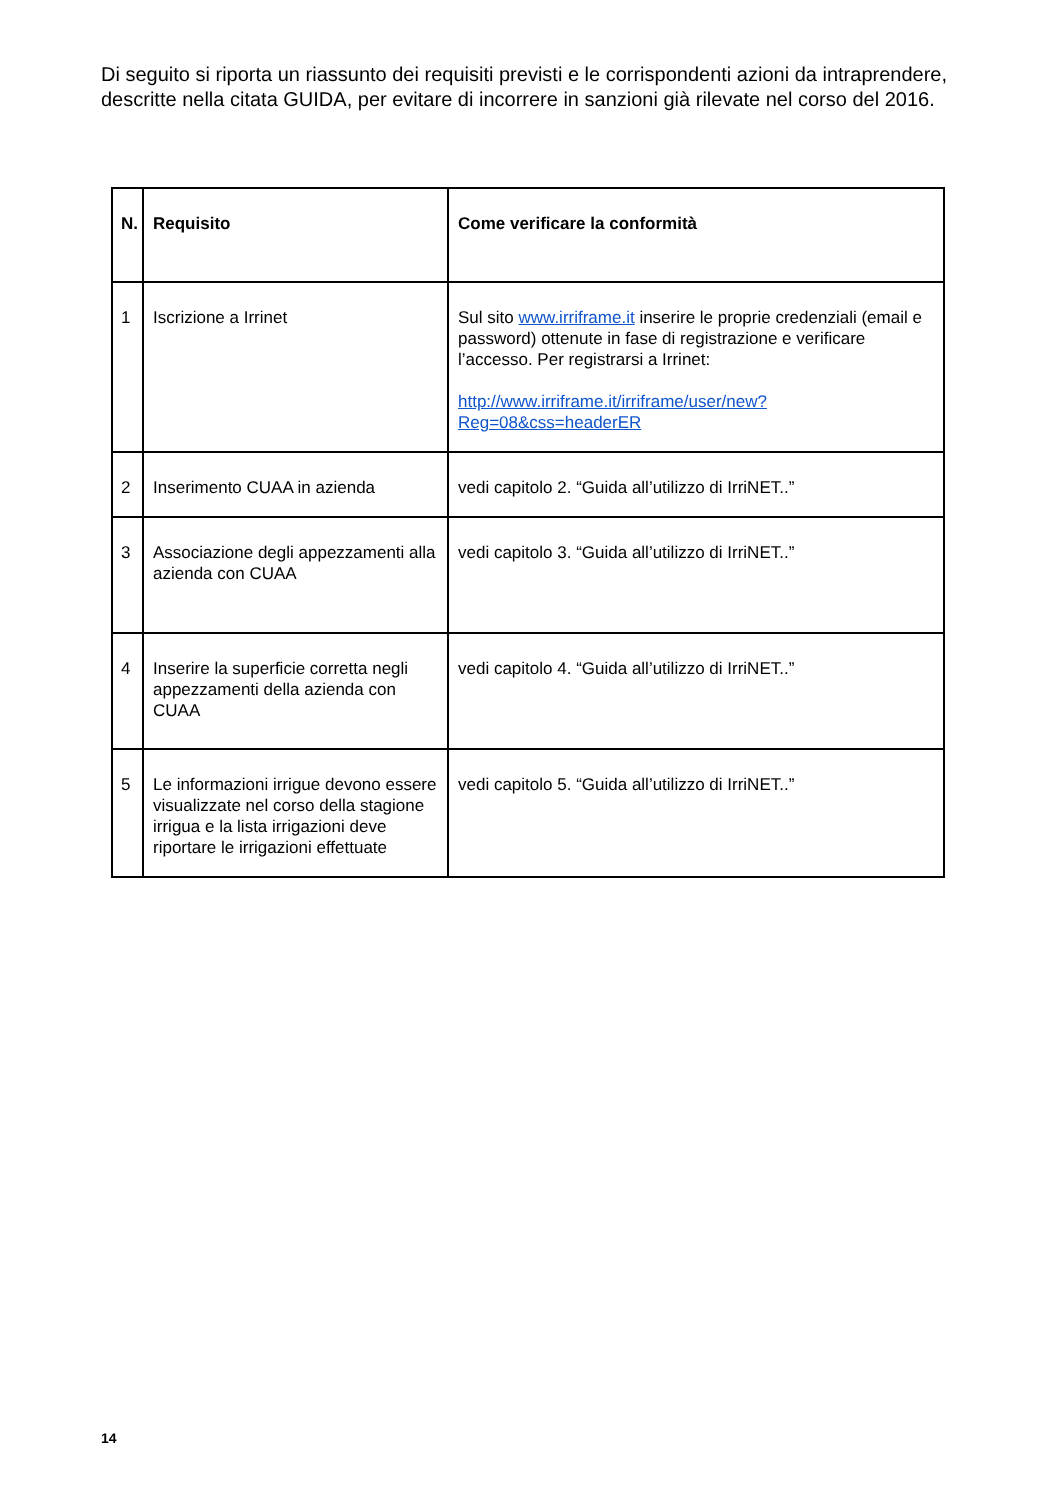Di seguito si riporta un riassunto dei requisiti previsti e le corrispondenti azioni da intraprendere, descritte nella citata GUIDA, per evitare di incorrere in sanzioni già rilevate nel corso del 2016.
| N. | Requisito | Come verificare la conformità |
| --- | --- | --- |
| 1 | Iscrizione a Irrinet | Sul sito www.irriframe.it inserire le proprie credenziali (email e password) ottenute in fase di registrazione e verificare l’accesso. Per registrarsi a Irrinet: http://www.irriframe.it/irriframe/user/new?Reg=08&css=headerER |
| 2 | Inserimento CUAA in azienda | vedi capitolo 2. “Guida all’utilizzo di IrriNET..” |
| 3 | Associazione degli appezzamenti alla azienda con CUAA | vedi capitolo 3. “Guida all’utilizzo di IrriNET..” |
| 4 | Inserire la superficie corretta negli appezzamenti della azienda con CUAA | vedi capitolo 4. “Guida all’utilizzo di IrriNET..” |
| 5 | Le informazioni irrigue devono essere visualizzate nel corso della stagione irrigua e la lista irrigazioni deve riportare le irrigazioni effettuate | vedi capitolo 5. “Guida all’utilizzo di IrriNET..” |
14